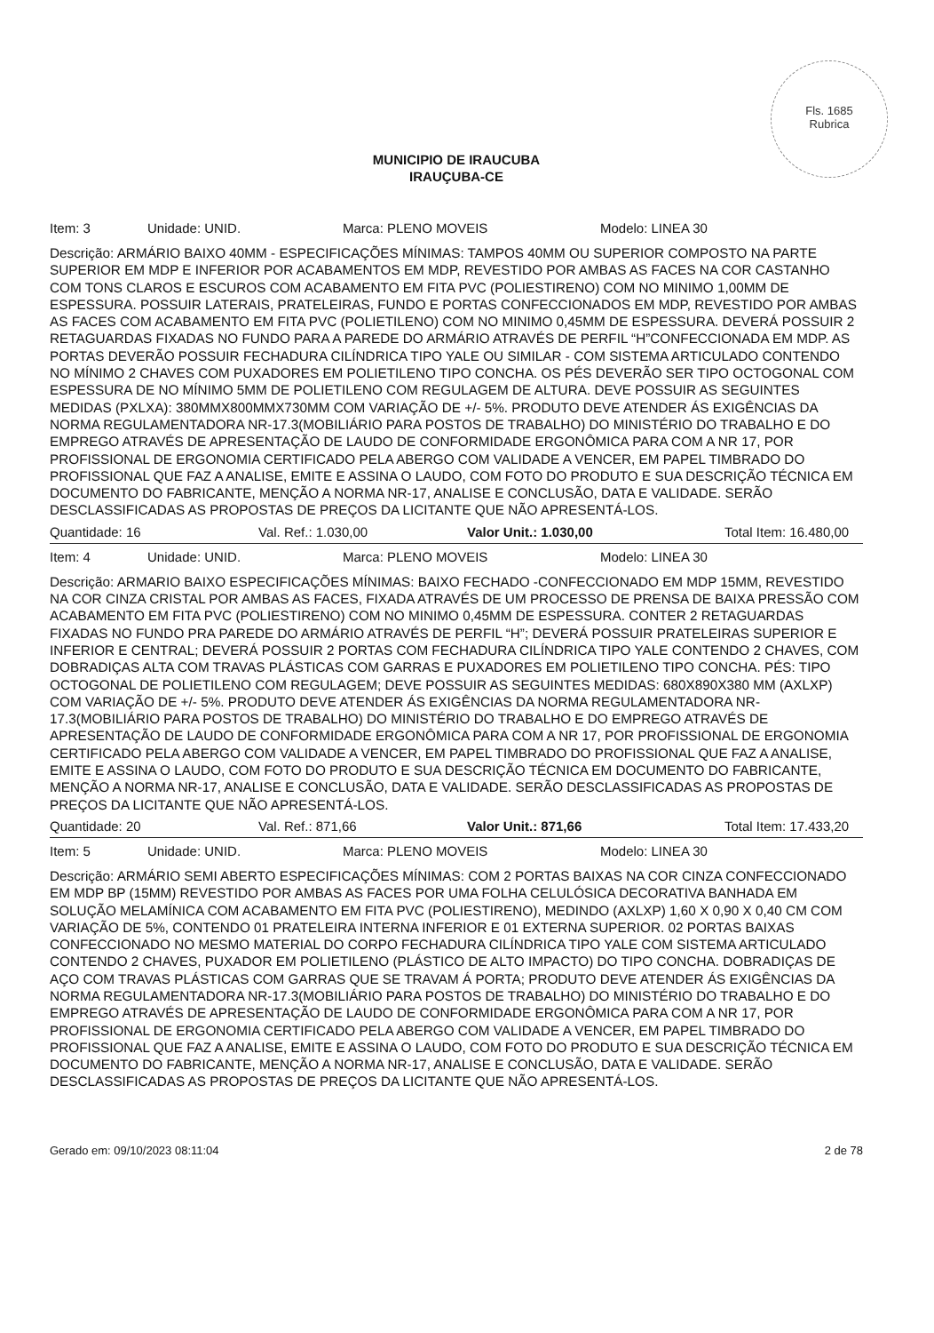Fls. 1685
Rubrica
MUNICIPIO DE IRAUCUBA
IRAUÇUBA-CE
Item: 3 Unidade: UNID. Marca: PLENO MOVEIS Modelo: LINEA 30
Descrição: ARMÁRIO BAIXO 40MM - ESPECIFICAÇÕES MÍNIMAS: TAMPOS 40MM OU SUPERIOR COMPOSTO NA PARTE SUPERIOR EM MDP E INFERIOR POR ACABAMENTOS EM MDP, REVESTIDO POR AMBAS AS FACES NA COR CASTANHO COM TONS CLAROS E ESCUROS COM ACABAMENTO EM FITA PVC (POLIESTIRENO) COM NO MINIMO 1,00MM DE ESPESSURA. POSSUIR LATERAIS, PRATELEIRAS, FUNDO E PORTAS CONFECCIONADOS EM MDP, REVESTIDO POR AMBAS AS FACES COM ACABAMENTO EM FITA PVC (POLIETILENO) COM NO MINIMO 0,45MM DE ESPESSURA. DEVERÁ POSSUIR 2 RETAGUARDAS FIXADAS NO FUNDO PARA A PAREDE DO ARMÁRIO ATRAVÉS DE PERFIL “H”CONFECCIONADA EM MDP. AS PORTAS DEVERÃO POSSUIR FECHADURA CILÍNDRICA TIPO YALE OU SIMILAR - COM SISTEMA ARTICULADO CONTENDO NO MÍNIMO 2 CHAVES COM PUXADORES EM POLIETILENO TIPO CONCHA. OS PÉS DEVERÃO SER TIPO OCTOGONAL COM ESPESSURA DE NO MÍNIMO 5MM DE POLIETILENO COM REGULAGEM DE ALTURA. DEVE POSSUIR AS SEGUINTES MEDIDAS (PXLXA): 380MMX800MMX730MM COM VARIAÇÃO DE +/- 5%. PRODUTO DEVE ATENDER ÁS EXIGÊNCIAS DA NORMA REGULAMENTADORA NR-17.3(MOBILIÁRIO PARA POSTOS DE TRABALHO) DO MINISTÉRIO DO TRABALHO E DO EMPREGO ATRAVÉS DE APRESENTAÇÃO DE LAUDO DE CONFORMIDADE ERGONÔMICA PARA COM A NR 17, POR PROFISSIONAL DE ERGONOMIA CERTIFICADO PELA ABERGO COM VALIDADE A VENCER, EM PAPEL TIMBRADO DO PROFISSIONAL QUE FAZ A ANALISE, EMITE E ASSINA O LAUDO, COM FOTO DO PRODUTO E SUA DESCRIÇÃO TÉCNICA EM DOCUMENTO DO FABRICANTE, MENÇÃO A NORMA NR-17, ANALISE E CONCLUSÃO, DATA E VALIDADE. SERÃO DESCLASSIFICADAS AS PROPOSTAS DE PREÇOS DA LICITANTE QUE NÃO APRESENTÁ-LOS.
Quantidade: 16 Val. Ref.: 1.030,00 Valor Unit.: 1.030,00 Total Item: 16.480,00
Item: 4 Unidade: UNID. Marca: PLENO MOVEIS Modelo: LINEA 30
Descrição: ARMARIO BAIXO ESPECIFICAÇÕES MÍNIMAS: BAIXO FECHADO -CONFECCIONADO EM MDP 15MM, REVESTIDO NA COR CINZA CRISTAL POR AMBAS AS FACES, FIXADA ATRAVÉS DE UM PROCESSO DE PRENSA DE BAIXA PRESSÃO COM ACABAMENTO EM FITA PVC (POLIESTIRENO) COM NO MINIMO 0,45MM DE ESPESSURA. CONTER 2 RETAGUARDAS FIXADAS NO FUNDO PRA PAREDE DO ARMÁRIO ATRAVÉS DE PERFIL “H”; DEVERÁ POSSUIR PRATELEIRAS SUPERIOR E INFERIOR E CENTRAL; DEVERÁ POSSUIR 2 PORTAS COM FECHADURA CILÍNDRICA TIPO YALE CONTENDO 2 CHAVES, COM DOBRADIÇAS ALTA COM TRAVAS PLÁSTICAS COM GARRAS E PUXADORES EM POLIETILENO TIPO CONCHA. PÉS: TIPO OCTOGONAL DE POLIETILENO COM REGULAGEM; DEVE POSSUIR AS SEGUINTES MEDIDAS: 680X890X380 MM (AXLXP) COM VARIAÇÃO DE +/- 5%. PRODUTO DEVE ATENDER ÁS EXIGÊNCIAS DA NORMA REGULAMENTADORA NR-17.3(MOBILIÁRIO PARA POSTOS DE TRABALHO) DO MINISTÉRIO DO TRABALHO E DO EMPREGO ATRAVÉS DE APRESENTAÇÃO DE LAUDO DE CONFORMIDADE ERGONÔMICA PARA COM A NR 17, POR PROFISSIONAL DE ERGONOMIA CERTIFICADO PELA ABERGO COM VALIDADE A VENCER, EM PAPEL TIMBRADO DO PROFISSIONAL QUE FAZ A ANALISE, EMITE E ASSINA O LAUDO, COM FOTO DO PRODUTO E SUA DESCRIÇÃO TÉCNICA EM DOCUMENTO DO FABRICANTE, MENÇÃO A NORMA NR-17, ANALISE E CONCLUSÃO, DATA E VALIDADE. SERÃO DESCLASSIFICADAS AS PROPOSTAS DE PREÇOS DA LICITANTE QUE NÃO APRESENTÁ-LOS.
Quantidade: 20 Val. Ref.: 871,66 Valor Unit.: 871,66 Total Item: 17.433,20
Item: 5 Unidade: UNID. Marca: PLENO MOVEIS Modelo: LINEA 30
Descrição: ARMÁRIO SEMI ABERTO ESPECIFICAÇÕES MÍNIMAS: COM 2 PORTAS BAIXAS NA COR CINZA CONFECCIONADO EM MDP BP (15MM) REVESTIDO POR AMBAS AS FACES POR UMA FOLHA CELULÓSICA DECORATIVA BANHADA EM SOLUÇÃO MELAMÍNICA COM ACABAMENTO EM FITA PVC (POLIESTIRENO), MEDINDO (AXLXP) 1,60 X 0,90 X 0,40 CM COM VARIAÇÃO DE 5%, CONTENDO 01 PRATELEIRA INTERNA INFERIOR E 01 EXTERNA SUPERIOR. 02 PORTAS BAIXAS CONFECCIONADO NO MESMO MATERIAL DO CORPO FECHADURA CILÍNDRICA TIPO YALE COM SISTEMA ARTICULADO CONTENDO 2 CHAVES, PUXADOR EM POLIETILENO (PLÁSTICO DE ALTO IMPACTO) DO TIPO CONCHA. DOBRADIÇAS DE AÇO COM TRAVAS PLÁSTICAS COM GARRAS QUE SE TRAVAM Á PORTA; PRODUTO DEVE ATENDER ÁS EXIGÊNCIAS DA NORMA REGULAMENTADORA NR-17.3(MOBILIÁRIO PARA POSTOS DE TRABALHO) DO MINISTÉRIO DO TRABALHO E DO EMPREGO ATRAVÉS DE APRESENTAÇÃO DE LAUDO DE CONFORMIDADE ERGONÔMICA PARA COM A NR 17, POR PROFISSIONAL DE ERGONOMIA CERTIFICADO PELA ABERGO COM VALIDADE A VENCER, EM PAPEL TIMBRADO DO PROFISSIONAL QUE FAZ A ANALISE, EMITE E ASSINA O LAUDO, COM FOTO DO PRODUTO E SUA DESCRIÇÃO TÉCNICA EM DOCUMENTO DO FABRICANTE, MENÇÃO A NORMA NR-17, ANALISE E CONCLUSÃO, DATA E VALIDADE. SERÃO DESCLASSIFICADAS AS PROPOSTAS DE PREÇOS DA LICITANTE QUE NÃO APRESENTÁ-LOS.
Gerado em: 09/10/2023 08:11:04 2 de 78